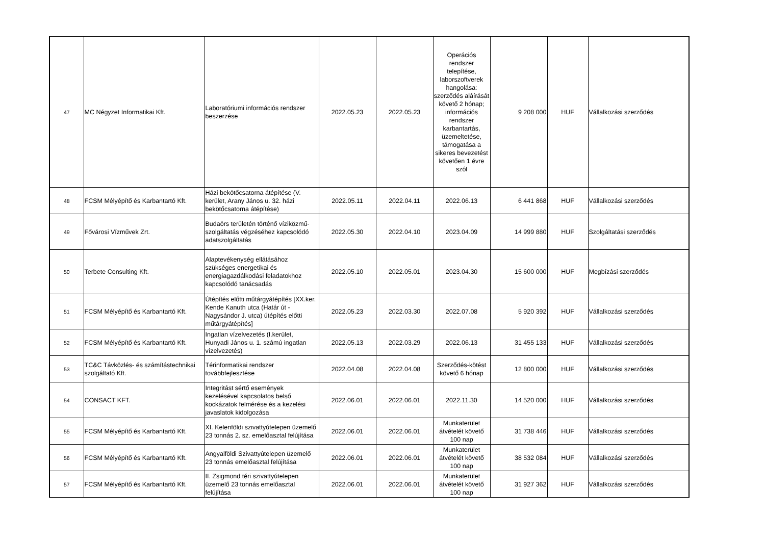| 47 | MC Négyzet Informatikai Kft. | Laboratóriumi információs rendszer beszerzése | 2022.05.23 | 2022.05.23 | Operációs rendszer telepítése, laborszoftverek hangolása: szerződés aláírását követő 2 hónap; információs rendszer karbantartás, üzemeltetése, támogatása a sikeres bevezetést követően 1 évre szól | 9 208 000 | HUF | Vállalkozási szerződés |
| 48 | FCSM Mélyépítő és Karbantartó Kft. | Házi bekötőcsatorna átépítése (V. kerület, Arany János u. 32. házi bekötőcsatorna átépítése) | 2022.05.11 | 2022.04.11 | 2022.06.13 | 6 441 868 | HUF | Vállalkozási szerződés |
| 49 | Fővárosi Vízművek Zrt. | Budaörs területén történő víziközmű-szolgáltatás végzéséhez kapcsolódó adatszolgáltatás | 2022.05.30 | 2022.04.10 | 2023.04.09 | 14 999 880 | HUF | Szolgáltatási szerződés |
| 50 | Terbete Consulting Kft. | Alaptevékenység ellátásához szükséges energetikai és energiagazdálkodási feladatokhoz kapcsolódó tanácsadás | 2022.05.10 | 2022.05.01 | 2023.04.30 | 15 600 000 | HUF | Megbízási szerződés |
| 51 | FCSM Mélyépítő és Karbantartó Kft. | Útépítés előtti műtárgyátépítés [XX.ker. Kende Kanuth utca (Határ út - Nagysándor J. utca) útépítés előtti műtárgyátépítés] | 2022.05.23 | 2022.03.30 | 2022.07.08 | 5 920 392 | HUF | Vállalkozási szerződés |
| 52 | FCSM Mélyépítő és Karbantartó Kft. | Ingatlan vízelvezetés (I.kerület, Hunyadi János u. 1. számú ingatlan vízelvezetés) | 2022.05.13 | 2022.03.29 | 2022.06.13 | 31 455 133 | HUF | Vállalkozási szerződés |
| 53 | TC&C Távközlés- és számítástechnikai szolgáltató Kft. | Térinformatikai rendszer továbbfejlesztése | 2022.04.08 | 2022.04.08 | Szerződés-kötést követő 6 hónap | 12 800 000 | HUF | Vállalkozási szerződés |
| 54 | CONSACT KFT. | Integritást sértő események kezelésével kapcsolatos belső kockázatok felmérése és a kezelési javaslatok kidolgozása | 2022.06.01 | 2022.06.01 | 2022.11.30 | 14 520 000 | HUF | Vállalkozási szerződés |
| 55 | FCSM Mélyépítő és Karbantartó Kft. | XI. Kelenföldi szivattyútelepen üzemelő 23 tonnás 2. sz. emelőasztal felújítása | 2022.06.01 | 2022.06.01 | Munkaterület átvételét követő 100 nap | 31 738 446 | HUF | Vállalkozási szerződés |
| 56 | FCSM Mélyépítő és Karbantartó Kft. | Angyalföldi Szivattyútelepen üzemelő 23 tonnás emelőasztal felújítása | 2022.06.01 | 2022.06.01 | Munkaterület átvételét követő 100 nap | 38 532 084 | HUF | Vállalkozási szerződés |
| 57 | FCSM Mélyépítő és Karbantartó Kft. | II. Zsigmond téri szivattyútelepen üzemelő 23 tonnás emelőasztal felújítása | 2022.06.01 | 2022.06.01 | Munkaterület átvételét követő 100 nap | 31 927 362 | HUF | Vállalkozási szerződés |